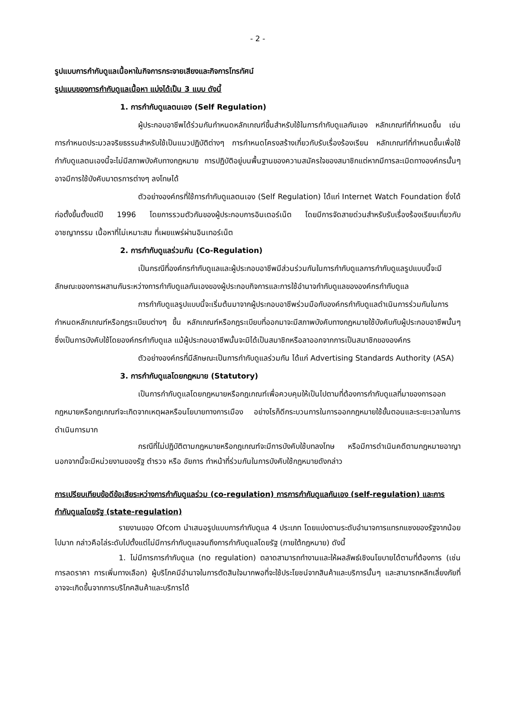- 2 -
รูปแบบการกำกับดูแลเนื้อหาในกิจการกระจายเสียงและกิจการโทรทัศน์
รูปแบบของการกำกับดูแลเนื้อหา แบ่งได้เป็น 3 แบบ ดังนี้
1. การกำกับดูแลตนเอง (Self Regulation)
ผู้ประกอบอาชีพได้ร่วมกันกำหนดหลักเกณฑ์ขึ้นสำหรับใช้ในการกำกับดูแลกันเอง หลักเกณฑ์ที่กำหนดขึ้น เช่น การกำหนดประมวลจริยธรรมสำหรับใช้เป็นแนวปฏิบัติต่างๆ การกำหนดโครงสร้างเกี่ยวกับรับเรื่องร้องเรียน หลักเกณฑ์ที่กำหนดขึ้นเพื่อใช้กำกับดูแลตนเองนี้จะไม่มีสภาพบังคับทางกฎหมาย การปฏิบัติอยู่บนพื้นฐานของความสมัครใจของสมาชิกแต่หากมีการละเมิดทางองค์กรนั้นๆ อาจมีการใช้บังคับมาตรการต่างๆ ลงโทษได้
ตัวอย่างองค์กรที่ใช้การกำกับดูแลตนเอง (Self Regulation) ได้แก่ Internet Watch Foundation ซึ่งได้ก่อตั้งขึ้นตั้งแต่ปี 1996 โดยการรวมตัวกันของผู้ประกอบการอินเตอร์เน็ต โดยมีการจัดสายด่วนสำหรับรับเรื่องร้องเรียนเกี่ยวกับอาชญากรรม เนื้อหาที่ไม่เหมาะสม ที่เผยแพร่ผ่านอินเทอร์เน็ต
2. การกำกับดูแลร่วมกัน (Co-Regulation)
เป็นกรณีที่องค์กรกำกับดูแลและผู้ประกอบอาชีพมีส่วนร่วมกันในการกำกับดูแลการกำกับดูแลรูปแบบนี้จะมีลักษณะของการผสานกันระหว่างการกำกับดูแลกันเองของผู้ประกอบกิจการและการใช้อำนาจกำกับดูแลขององค์กรกำกับดูแล
การกำกับดูแลรูปแบบนี้จะเริ่มต้นมาจากผู้ประกอบอาชีพร่วมมือกับองค์กรกำกับดูแลดำเนินการร่วมกันในการกำหนดหลักเกณฑ์หรือกฎระเบียบต่างๆ ขึ้น หลักเกณฑ์หรือกฎระเบียบที่ออกมาจะมีสภาพบังคับทางกฎหมายใช้บังคับกับผู้ประกอบอาชีพนั้นๆ ซึ่งเป็นการบังคับใช้โดยองค์กรกำกับดูแล แม้ผู้ประกอบอาชีพนั้นจะมิได้เป็นสมาชิกหรือลาออกจากการเป็นสมาชิกขององค์กร
ตัวอย่างองค์กรที่มีลักษณะเป็นการกำกับดูแลร่วมกัน ได้แก่ Advertising Standards Authority (ASA)
3. การกำกับดูแลโดยกฎหมาย (Statutory)
เป็นการกำกับดูแลโดยกฎหมายหรือกฎเกณฑ์เพื่อควบคุมให้เป็นไปตามที่ต้องการกำกับดูแลที่มาของการออกกฎหมายหรือกฎเกณฑ์จะเกิดจากเหตุผลหรือนโยบายทางการเมือง อย่างไรก็ดีกระบวนการในการออกกฎหมายใช้ขั้นตอนและระยะเวลาในการดำเนินการมาก
กรณีที่ไม่ปฏิบัติตามกฎหมายหรือกฎเกณฑ์จะมีการบังคับใช้บทลงโทษ หรือมีการดำเนินคดีตามกฎหมายอาญา นอกจากนี้จะมีหน่วยงานของรัฐ ตำรวจ หรือ อัยการ ทำหน้าที่ร่วมกันในการบังคับใช้กฎหมายดังกล่าว
การเปรียบเทียบข้อดีข้อเสียระหว่างการกำกับดูแลร่วม (co-regulation) การการกำกับดูแลกันเอง (self-regulation) และการกำกับดูแลโดยรัฐ (state-regulation)
รายงานของ Ofcom นำเสนอรูปแบบการกำกับดูแล 4 ประเภท โดยแบ่งตามระดับอำนาจการแทรกแซงของรัฐจากน้อยไปมาก กล่าวคือไล่ระดับไปตั้งแต่ไม่มีการกำกับดูแลจนถึงการกำกับดูแลโดยรัฐ (ภายใต้กฎหมาย) ดังนี้
1. ไม่มีการการกำกับดูแล (no regulation) ตลาดสามารถทำงานและให้ผลลัพธ์เชิงนโยบายได้ตามที่ต้องการ (เช่น การลดราคา การเพิ่มทางเลือก) ผู้บริโภคมีอำนาจในการตัดสินใจมากพอที่จะใช้ประโยชน์จากสินค้าและบริการนั้นๆ และสามารถหลีกเลี่ยงภัยที่อาจจะเกิดขึ้นจากการบริโภคสินค้าและบริการได้